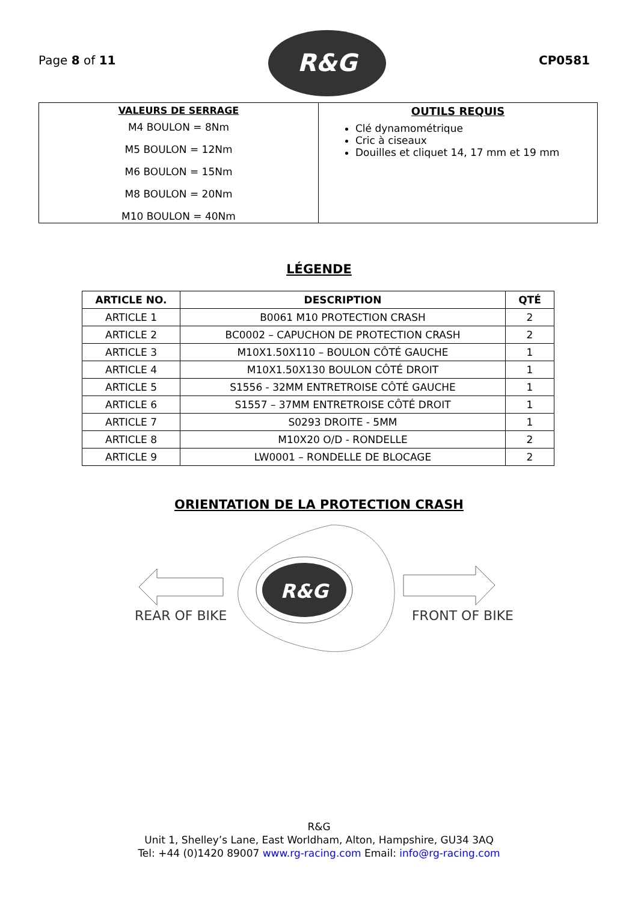Page 8 of 11
R&G
CP0581
| VALEURS DE SERRAGE M4 BOULON = 8Nm M5 BOULON = 12Nm M6 BOULON = 15Nm M8 BOULON = 20Nm M10 BOULON = 40Nm | OUTILS REQUIS Clé dynamométrique Cric à ciseaux Douilles et cliquet 14, 17 mm et 19 mm |
LÉGENDE
| ARTICLE NO. | DESCRIPTION | QTÉ |
| --- | --- | --- |
| ARTICLE 1 | B0061 M10 PROTECTION CRASH | 2 |
| ARTICLE 2 | BC0002 – CAPUCHON DE PROTECTION CRASH | 2 |
| ARTICLE 3 | M10X1.50X110 – BOULON CÔTÉ GAUCHE | 1 |
| ARTICLE 4 | M10X1.50X130 BOULON CÔTÉ DROIT | 1 |
| ARTICLE 5 | S1556 - 32MM ENTRETROISE CÔTÉ GAUCHE | 1 |
| ARTICLE 6 | S1557 – 37MM ENTRETROISE CÔTÉ DROIT | 1 |
| ARTICLE 7 | S0293 DROITE - 5MM | 1 |
| ARTICLE 8 | M10X20 O/D - RONDELLE | 2 |
| ARTICLE 9 | LW0001 – RONDELLE DE BLOCAGE | 2 |
ORIENTATION DE LA PROTECTION CRASH
R&G
REAR OF BIKE FRONT OF BIKE
R&G
Unit 1, Shelley’s Lane, East Worldham, Alton, Hampshire, GU34 3AQ
Tel: +44 (0)1420 89007 www.rg-racing.com Email: info@rg-racing.com